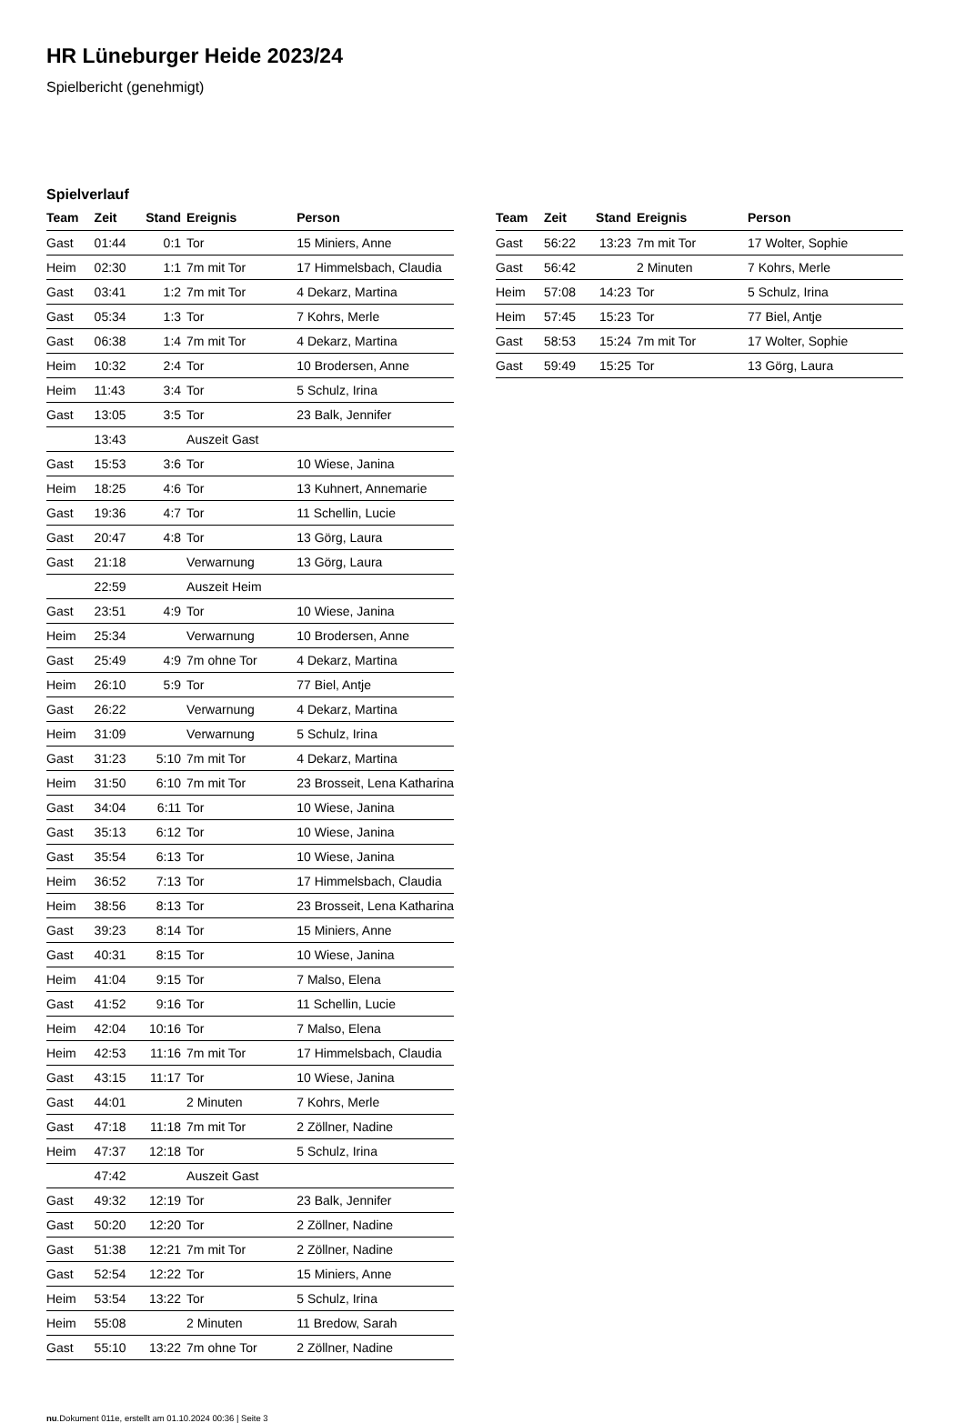HR Lüneburger Heide 2023/24
Spielbericht (genehmigt)
Spielverlauf
| Team | Zeit | Stand | Ereignis | Person |
| --- | --- | --- | --- | --- |
| Gast | 01:44 | 0:1 | Tor | 15 Miniers, Anne |
| Heim | 02:30 | 1:1 | 7m mit Tor | 17 Himmelsbach, Claudia |
| Gast | 03:41 | 1:2 | 7m mit Tor | 4 Dekarz, Martina |
| Gast | 05:34 | 1:3 | Tor | 7 Kohrs, Merle |
| Gast | 06:38 | 1:4 | 7m mit Tor | 4 Dekarz, Martina |
| Heim | 10:32 | 2:4 | Tor | 10 Brodersen, Anne |
| Heim | 11:43 | 3:4 | Tor | 5 Schulz, Irina |
| Gast | 13:05 | 3:5 | Tor | 23 Balk, Jennifer |
| | 13:43 | | Auszeit Gast | |
| Gast | 15:53 | 3:6 | Tor | 10 Wiese, Janina |
| Heim | 18:25 | 4:6 | Tor | 13 Kuhnert, Annemarie |
| Gast | 19:36 | 4:7 | Tor | 11 Schellin, Lucie |
| Gast | 20:47 | 4:8 | Tor | 13 Görg, Laura |
| Gast | 21:18 | | Verwarnung | 13 Görg, Laura |
| | 22:59 | | Auszeit Heim | |
| Gast | 23:51 | 4:9 | Tor | 10 Wiese, Janina |
| Heim | 25:34 | | Verwarnung | 10 Brodersen, Anne |
| Gast | 25:49 | 4:9 | 7m ohne Tor | 4 Dekarz, Martina |
| Heim | 26:10 | 5:9 | Tor | 77 Biel, Antje |
| Gast | 26:22 | | Verwarnung | 4 Dekarz, Martina |
| Heim | 31:09 | | Verwarnung | 5 Schulz, Irina |
| Gast | 31:23 | 5:10 | 7m mit Tor | 4 Dekarz, Martina |
| Heim | 31:50 | 6:10 | 7m mit Tor | 23 Brosseit, Lena Katharina |
| Gast | 34:04 | 6:11 | Tor | 10 Wiese, Janina |
| Gast | 35:13 | 6:12 | Tor | 10 Wiese, Janina |
| Gast | 35:54 | 6:13 | Tor | 10 Wiese, Janina |
| Heim | 36:52 | 7:13 | Tor | 17 Himmelsbach, Claudia |
| Heim | 38:56 | 8:13 | Tor | 23 Brosseit, Lena Katharina |
| Gast | 39:23 | 8:14 | Tor | 15 Miniers, Anne |
| Gast | 40:31 | 8:15 | Tor | 10 Wiese, Janina |
| Heim | 41:04 | 9:15 | Tor | 7 Malso, Elena |
| Gast | 41:52 | 9:16 | Tor | 11 Schellin, Lucie |
| Heim | 42:04 | 10:16 | Tor | 7 Malso, Elena |
| Heim | 42:53 | 11:16 | 7m mit Tor | 17 Himmelsbach, Claudia |
| Gast | 43:15 | 11:17 | Tor | 10 Wiese, Janina |
| Gast | 44:01 | | 2 Minuten | 7 Kohrs, Merle |
| Gast | 47:18 | 11:18 | 7m mit Tor | 2 Zöllner, Nadine |
| Heim | 47:37 | 12:18 | Tor | 5 Schulz, Irina |
| | 47:42 | | Auszeit Gast | |
| Gast | 49:32 | 12:19 | Tor | 23 Balk, Jennifer |
| Gast | 50:20 | 12:20 | Tor | 2 Zöllner, Nadine |
| Gast | 51:38 | 12:21 | 7m mit Tor | 2 Zöllner, Nadine |
| Gast | 52:54 | 12:22 | Tor | 15 Miniers, Anne |
| Heim | 53:54 | 13:22 | Tor | 5 Schulz, Irina |
| Heim | 55:08 | | 2 Minuten | 11 Bredow, Sarah |
| Gast | 55:10 | 13:22 | 7m ohne Tor | 2 Zöllner, Nadine |
| Team | Zeit | Stand | Ereignis | Person |
| --- | --- | --- | --- | --- |
| Gast | 56:22 | 13:23 | 7m mit Tor | 17 Wolter, Sophie |
| Gast | 56:42 | | 2 Minuten | 7 Kohrs, Merle |
| Heim | 57:08 | 14:23 | Tor | 5 Schulz, Irina |
| Heim | 57:45 | 15:23 | Tor | 77 Biel, Antje |
| Gast | 58:53 | 15:24 | 7m mit Tor | 17 Wolter, Sophie |
| Gast | 59:49 | 15:25 | Tor | 13 Görg, Laura |
nu.Dokument 011e, erstellt am 01.10.2024 00:36 | Seite 3